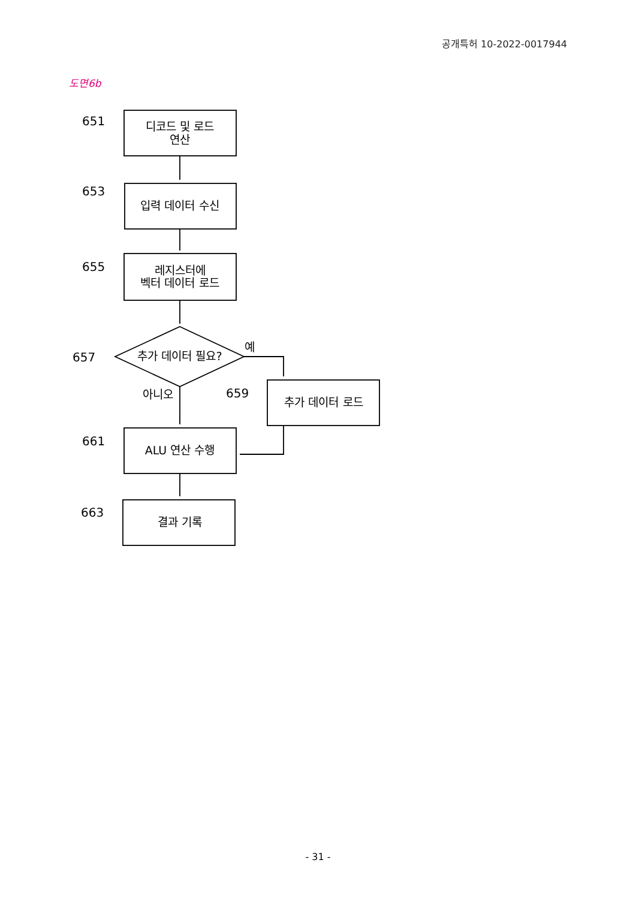공개특허 10-2022-0017944
도면6b
651
653
655
657
659
661
663
디코드 및 로드
연산
입력 데이터 수신
레지스터에
벡터 데이터 로드
추가 데이터 필요?
추가 데이터 로드
ALU 연산 수행
결과 기록
예
아니오
- 31 -